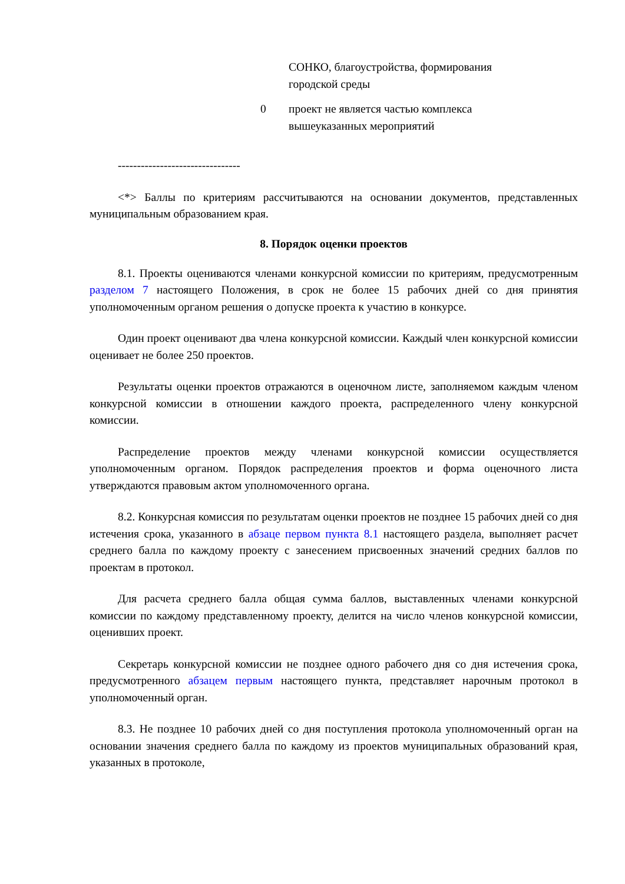| | СОНКО, благоустройства, формирования городской среды |
| 0 | проект не является частью комплекса вышеуказанных мероприятий |
--------------------------------
<*> Баллы по критериям рассчитываются на основании документов, представленных муниципальным образованием края.
8. Порядок оценки проектов
8.1. Проекты оцениваются членами конкурсной комиссии по критериям, предусмотренным разделом 7 настоящего Положения, в срок не более 15 рабочих дней со дня принятия уполномоченным органом решения о допуске проекта к участию в конкурсе.
Один проект оценивают два члена конкурсной комиссии. Каждый член конкурсной комиссии оценивает не более 250 проектов.
Результаты оценки проектов отражаются в оценочном листе, заполняемом каждым членом конкурсной комиссии в отношении каждого проекта, распределенного члену конкурсной комиссии.
Распределение проектов между членами конкурсной комиссии осуществляется уполномоченным органом. Порядок распределения проектов и форма оценочного листа утверждаются правовым актом уполномоченного органа.
8.2. Конкурсная комиссия по результатам оценки проектов не позднее 15 рабочих дней со дня истечения срока, указанного в абзаце первом пункта 8.1 настоящего раздела, выполняет расчет среднего балла по каждому проекту с занесением присвоенных значений средних баллов по проектам в протокол.
Для расчета среднего балла общая сумма баллов, выставленных членами конкурсной комиссии по каждому представленному проекту, делится на число членов конкурсной комиссии, оценивших проект.
Секретарь конкурсной комиссии не позднее одного рабочего дня со дня истечения срока, предусмотренного абзацем первым настоящего пункта, представляет нарочным протокол в уполномоченный орган.
8.3. Не позднее 10 рабочих дней со дня поступления протокола уполномоченный орган на основании значения среднего балла по каждому из проектов муниципальных образований края, указанных в протоколе,